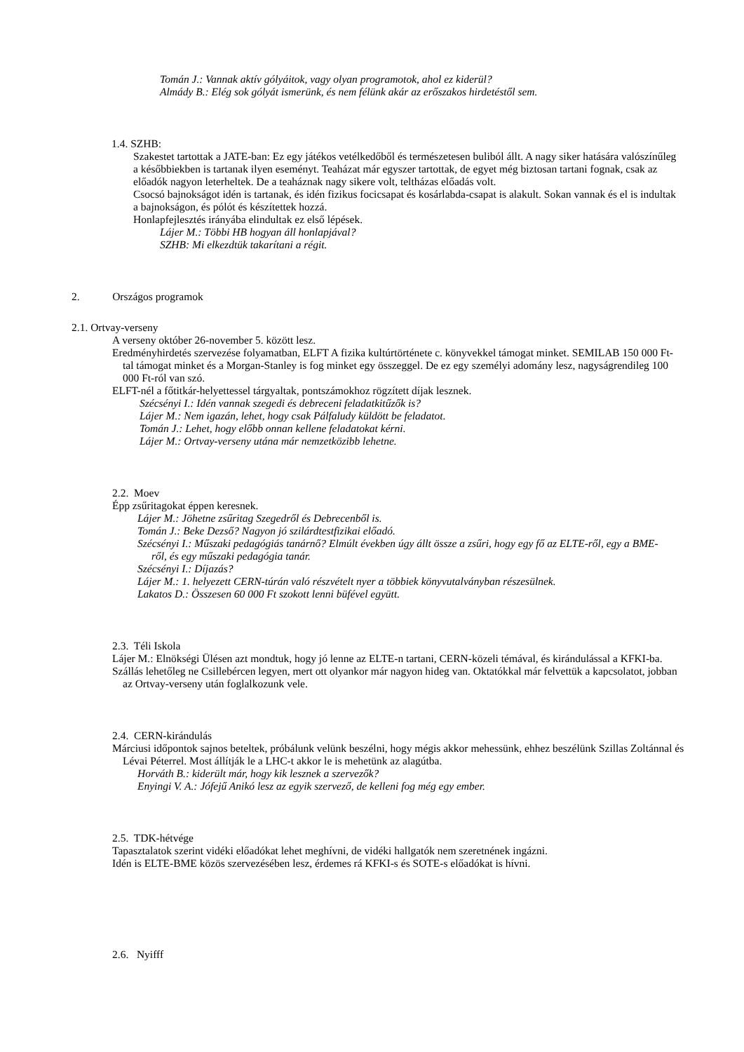Tomán J.: Vannak aktív gólyáitok, vagy olyan programotok, ahol ez kiderül?
Almády B.: Elég sok gólyát ismerünk, és nem félünk akár az erőszakos hirdetéstől sem.
1.4. SZHB:
Szakestet tartottak a JATE-ban: Ez egy játékos vetélkedőből és természetesen buliból állt. A nagy siker hatására valószínűleg a későbbiekben is tartanak ilyen eseményt. Teaházat már egyszer tartottak, de egyet még biztosan tartani fognak, csak az előadók nagyon leterheltek. De a teaháznak nagy sikere volt, teltházas előadás volt.
Csocsó bajnokságot idén is tartanak, és idén fizikus focicsapat és kosárlabda-csapat is alakult. Sokan vannak és el is indultak a bajnokságon, és pólót és készítettek hozzá.
Honlapfejlesztés irányába elindultak ez első lépések.
Lájer M.: Többi HB hogyan áll honlapjával?
SZHB: Mi elkezdtük takarítani a régit.
2. Országos programok
2.1. Ortvay-verseny
A verseny október 26-november 5. között lesz.
Eredményhirdetés szervezése folyamatban, ELFT A fizika kultúrtörténete c. könyvekkel támogat minket. SEMILAB 150 000 Ft-tal támogat minket és a Morgan-Stanley is fog minket egy összeggel. De ez egy személyi adomány lesz, nagyságrendileg 100 000 Ft-ról van szó.
ELFT-nél a főtitkár-helyettessel tárgyaltak, pontszámokhoz rögzített díjak lesznek.
Szécsényi I.: Idén vannak szegedi és debreceni feladatkitűzők is?
Lájer M.: Nem igazán, lehet, hogy csak Pálfaludy küldött be feladatot.
Tomán J.: Lehet, hogy előbb onnan kellene feladatokat kérni.
Lájer M.: Ortvay-verseny utána már nemzetközibb lehetne.
2.2. Moev
Épp zsűritagokat éppen keresnek.
Lájer M.: Jöhetne zsűritag Szegedről és Debrecenből is.
Tomán J.: Beke Dezső? Nagyon jó szilárdtestfizikai előadó.
Szécsényi I.: Műszaki pedagógiás tanárnő? Elmúlt években úgy állt össze a zsűri, hogy egy fő az ELTE-ről, egy a BME-ről, és egy műszaki pedagógia tanár.
Szécsényi I.: Díjazás?
Lájer M.: 1. helyezett CERN-túrán való részvételt nyer a többiek könyvutalványban részesülnek.
Lakatos D.: Összesen 60 000 Ft szokott lenni büfével együtt.
2.3. Téli Iskola
Lájer M.: Elnökségi Ülésen azt mondtuk, hogy jó lenne az ELTE-n tartani, CERN-közeli témával, és kirándulással a KFKI-ba.
Szállás lehetőleg ne Csillebércen legyen, mert ott olyankor már nagyon hideg van. Oktatókkal már felvettük a kapcsolatot, jobban az Ortvay-verseny után foglalkozunk vele.
2.4. CERN-kirándulás
Márciusi időpontok sajnos beteltek, próbálunk velünk beszélni, hogy mégis akkor mehessünk, ehhez beszélünk Szillas Zoltánnal és Lévai Péterrel. Most állítják le a LHC-t akkor le is mehetünk az alagútba.
Horváth B.: kiderült már, hogy kik lesznek a szervezők?
Enyingi V. A.: Jófejű Anikó lesz az egyik szervező, de kelleni fog még egy ember.
2.5. TDK-hétvége
Tapasztalatok szerint vidéki előadókat lehet meghívni, de vidéki hallgatók nem szeretnének ingázni.
Idén is ELTE-BME közös szervezésében lesz, érdemes rá KFKI-s és SOTE-s előadókat is hívni.
2.6. Nyifff